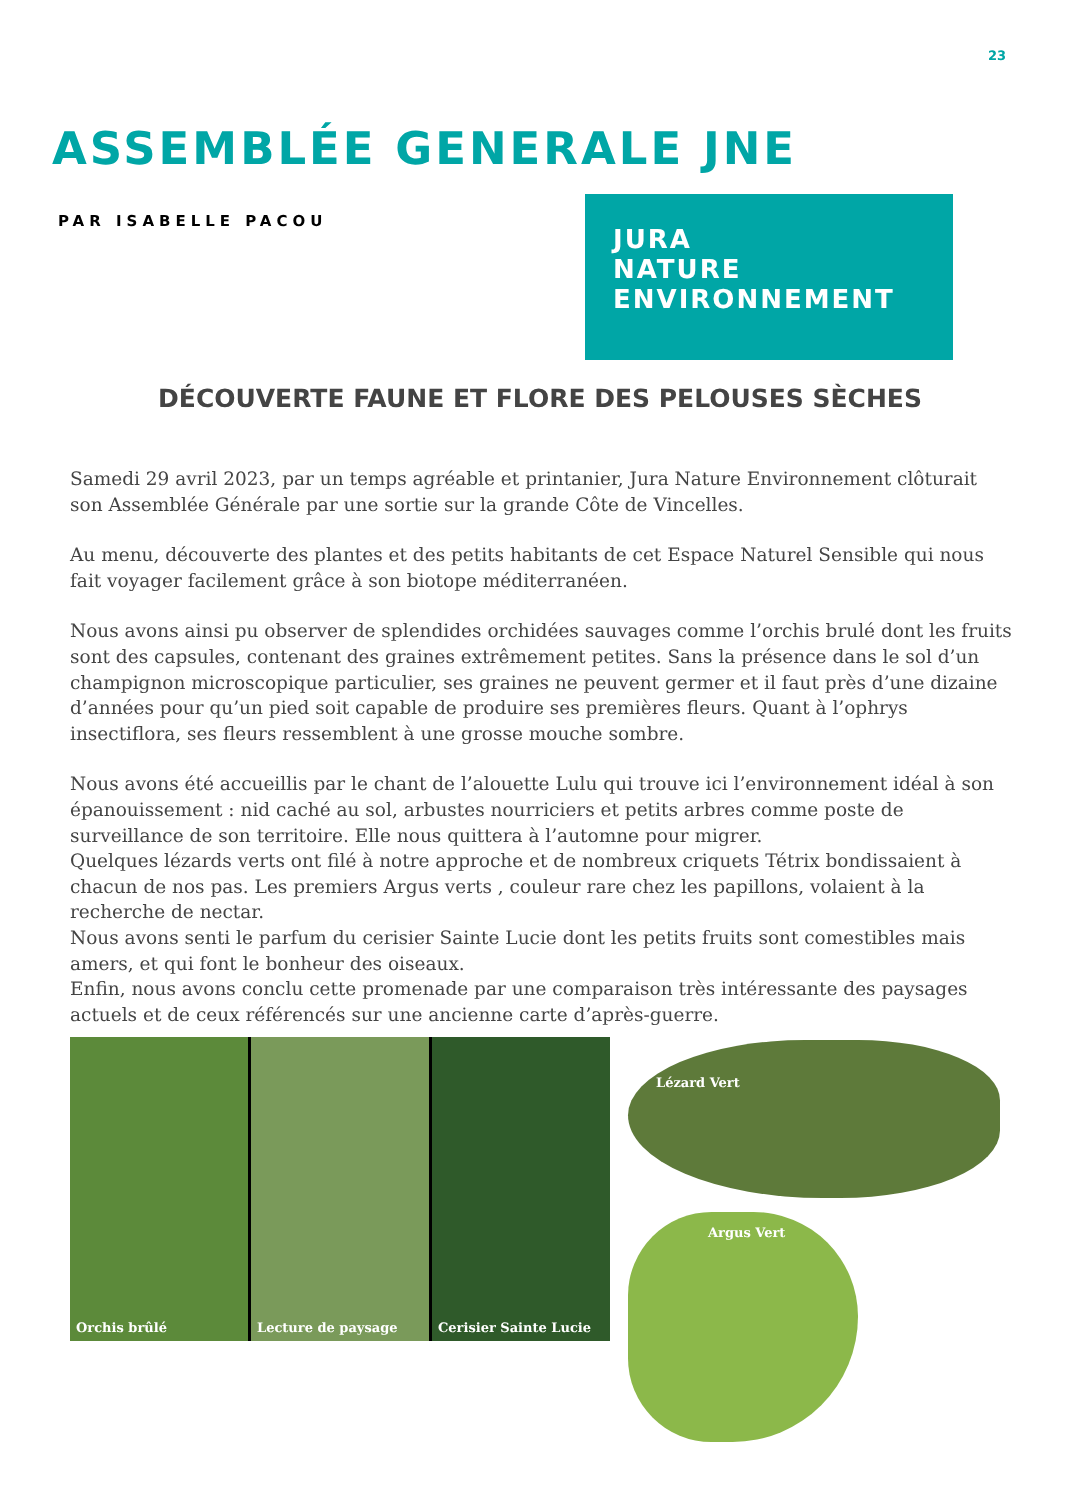23
ASSEMBLÉE GENERALE JNE
PAR ISABELLE PACOU
JURA
NATURE
ENVIRONNEMENT
DÉCOUVERTE FAUNE ET FLORE DES PELOUSES SÈCHES
Samedi 29 avril 2023, par un temps agréable et printanier, Jura Nature Environnement clôturait son Assemblée Générale par une sortie sur la grande Côte de Vincelles.
Au menu, découverte des plantes et des petits habitants de cet Espace Naturel Sensible qui nous fait voyager facilement grâce à son biotope méditerranéen.
Nous avons ainsi pu observer de splendides orchidées sauvages comme l’orchis brulé dont les fruits sont des capsules, contenant des graines extrêmement petites. Sans la présence dans le sol d’un champignon microscopique particulier, ses graines ne peuvent germer et il faut près d’une dizaine d’années pour qu’un pied soit capable de produire ses premières fleurs. Quant à l’ophrys insectiflora, ses fleurs ressemblent à une grosse mouche sombre.
Nous avons été accueillis par le chant de l’alouette Lulu qui trouve ici l’environnement idéal à son épanouissement : nid caché au sol, arbustes nourriciers et petits arbres comme poste de surveillance de son territoire. Elle nous quittera à l’automne pour migrer.
Quelques lézards verts ont filé à notre approche et de nombreux criquets Tétrix bondissaient à chacun de nos pas. Les premiers Argus verts , couleur rare chez les papillons, volaient à la recherche de nectar.
Nous avons senti le parfum du cerisier Sainte Lucie dont les petits fruits sont comestibles mais amers, et qui font le bonheur des oiseaux.
Enfin, nous avons conclu cette promenade par une comparaison très intéressante des paysages actuels et de ceux référencés sur une ancienne carte d’après-guerre.
Orchis brûlé Lecture de paysage Cerisier Sainte Lucie Lézard Vert
Argus Vert